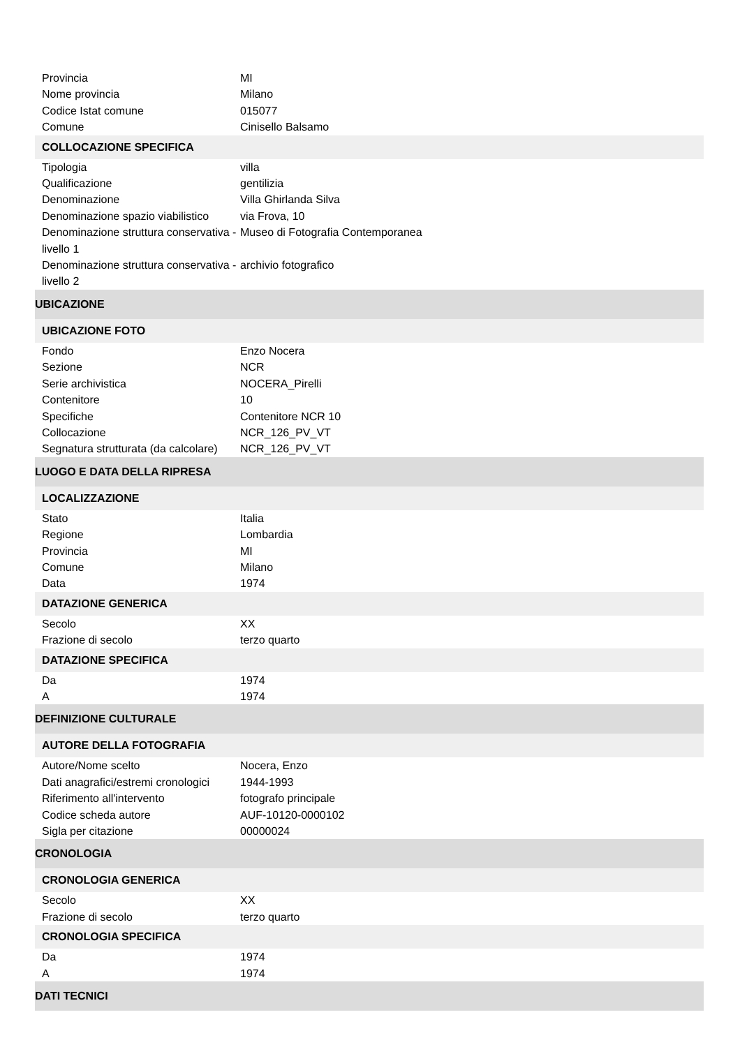| Provincia | MI |
| Nome provincia | Milano |
| Codice Istat comune | 015077 |
| Comune | Cinisello Balsamo |
| COLLOCAZIONE SPECIFICA | |
| Tipologia | villa |
| Qualificazione | gentilizia |
| Denominazione | Villa Ghirlanda Silva |
| Denominazione spazio viabilistico | via Frova, 10 |
| Denominazione struttura conservativa - livello 1 | Museo di Fotografia Contemporanea |
| Denominazione struttura conservativa - livello 2 | archivio fotografico |
| UBICAZIONE | |
| UBICAZIONE FOTO | |
| Fondo | Enzo Nocera |
| Sezione | NCR |
| Serie archivistica | NOCERA_Pirelli |
| Contenitore | 10 |
| Specifiche | Contenitore NCR 10 |
| Collocazione | NCR_126_PV_VT |
| Segnatura strutturata (da calcolare) | NCR_126_PV_VT |
| LUOGO E DATA DELLA RIPRESA | |
| LOCALIZZAZIONE | |
| Stato | Italia |
| Regione | Lombardia |
| Provincia | MI |
| Comune | Milano |
| Data | 1974 |
| DATAZIONE GENERICA | |
| Secolo | XX |
| Frazione di secolo | terzo quarto |
| DATAZIONE SPECIFICA | |
| Da | 1974 |
| A | 1974 |
| DEFINIZIONE CULTURALE | |
| AUTORE DELLA FOTOGRAFIA | |
| Autore/Nome scelto | Nocera, Enzo |
| Dati anagrafici/estremi cronologici | 1944-1993 |
| Riferimento all'intervento | fotografo principale |
| Codice scheda autore | AUF-10120-0000102 |
| Sigla per citazione | 00000024 |
| CRONOLOGIA | |
| CRONOLOGIA GENERICA | |
| Secolo | XX |
| Frazione di secolo | terzo quarto |
| CRONOLOGIA SPECIFICA | |
| Da | 1974 |
| A | 1974 |
| DATI TECNICI | |